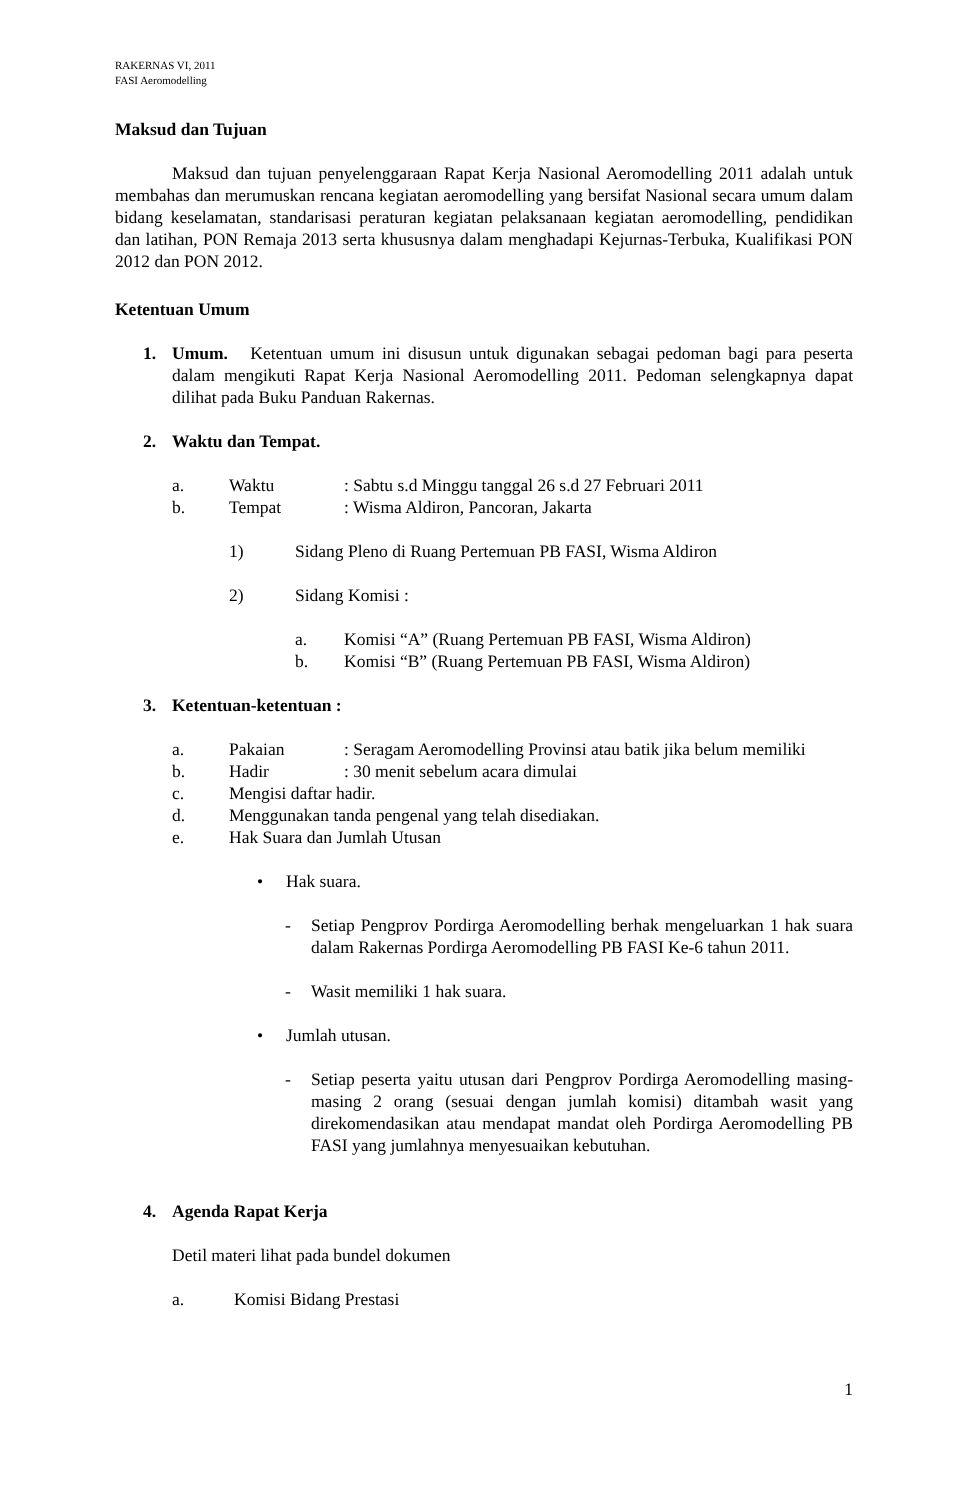RAKERNAS VI, 2011
FASI Aeromodelling
Maksud dan Tujuan
Maksud dan tujuan penyelenggaraan Rapat Kerja Nasional Aeromodelling 2011 adalah untuk membahas dan merumuskan rencana kegiatan aeromodelling yang bersifat Nasional secara umum dalam bidang keselamatan, standarisasi peraturan kegiatan pelaksanaan kegiatan aeromodelling, pendidikan dan latihan, PON Remaja 2013 serta khususnya dalam menghadapi Kejurnas-Terbuka, Kualifikasi PON 2012 dan PON 2012.
Ketentuan Umum
1. Umum. Ketentuan umum ini disusun untuk digunakan sebagai pedoman bagi para peserta dalam mengikuti Rapat Kerja Nasional Aeromodelling 2011. Pedoman selengkapnya dapat dilihat pada Buku Panduan Rakernas.
2. Waktu dan Tempat.
a. Waktu: Sabtu s.d Minggu tanggal 26 s.d 27 Februari 2011
b. Tempat: Wisma Aldiron, Pancoran, Jakarta
1) Sidang Pleno di Ruang Pertemuan PB FASI, Wisma Aldiron
2) Sidang Komisi :
a. Komisi “A” (Ruang Pertemuan PB FASI, Wisma Aldiron)
b. Komisi “B” (Ruang Pertemuan PB FASI, Wisma Aldiron)
3. Ketentuan-ketentuan :
a. Pakaian: Seragam Aeromodelling Provinsi atau batik jika belum memiliki
b. Hadir: 30 menit sebelum acara dimulai
c. Mengisi daftar hadir.
d. Menggunakan tanda pengenal yang telah disediakan.
e. Hak Suara dan Jumlah Utusan
• Hak suara.
- Setiap Pengprov Pordirga Aeromodelling berhak mengeluarkan 1 hak suara dalam Rakernas Pordirga Aeromodelling PB FASI Ke-6 tahun 2011.
- Wasit memiliki 1 hak suara.
• Jumlah utusan.
- Setiap peserta yaitu utusan dari Pengprov Pordirga Aeromodelling masing-masing 2 orang (sesuai dengan jumlah komisi) ditambah wasit yang direkomendasikan atau mendapat mandat oleh Pordirga Aeromodelling PB FASI yang jumlahnya menyesuaikan kebutuhan.
4. Agenda Rapat Kerja
Detil materi lihat pada bundel dokumen
a. Komisi Bidang Prestasi
1